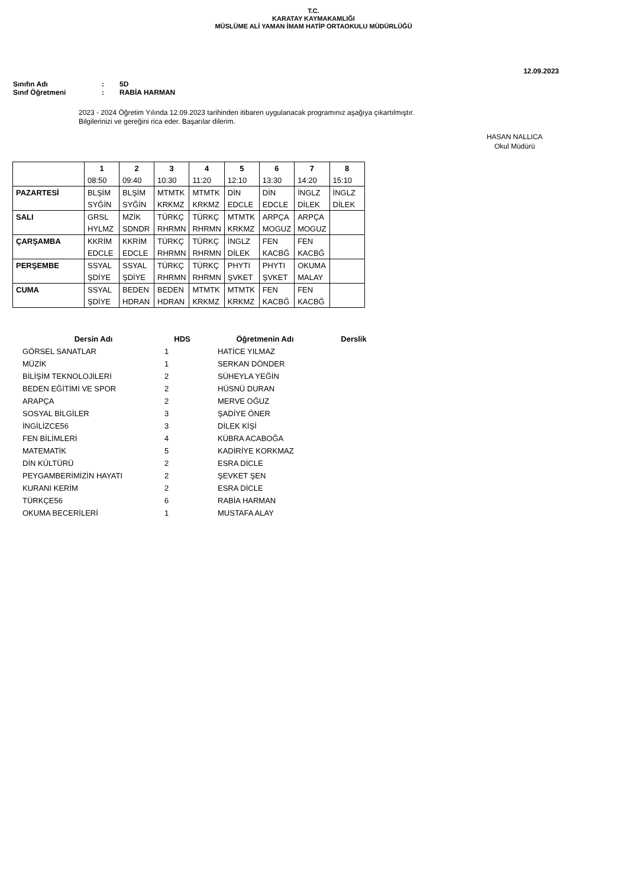T.C.
KARATAY KAYMAKAMLIĞI
MÜSLÜME ALİ YAMAN İMAM HATİP ORTAOKULU MÜDÜRLÜĞÜ
12.09.2023
Sınıfın Adı: 5D
Sınıf Öğretmeni: RABİA HARMAN
2023 - 2024 Öğretim Yılında 12.09.2023 tarihinden itibaren uygulanacak programınız aşağıya çıkartılmıştır.
Bilgilerinizi ve gereğini rica eder. Başarılar dilerim.
HASAN NALLICA
Okul Müdürü
| | 1 | 2 | 3 | 4 | 5 | 6 | 7 | 8 |
| --- | --- | --- | --- | --- | --- | --- | --- | --- |
| | 08:50 | 09:40 | 10:30 | 11:20 | 12:10 | 13:30 | 14:20 | 15:10 |
| PAZARTESİ | BLŞİM | BLŞİM | MTMTK | MTMTK | DİN | DİN | İNGLZ | İNGLZ |
| | SYĞİN | SYĞİN | KRKMZ | KRKMZ | EDCLE | EDCLE | DİLEK | DİLEK |
| SALI | GRSL | MZİK | TÜRKÇ | TÜRKÇ | MTMTK | ARPÇA | ARPÇA | |
| | HYLMZ | SDNDR | RHRMN | RHRMN | KRKMZ | MOGUZ | MOGUZ | |
| ÇARŞAMBA | KKRİM | KKRİM | TÜRKÇ | TÜRKÇ | İNGLZ | FEN | FEN | |
| | EDCLE | EDCLE | RHRMN | RHRMN | DİLEK | KACBĞ | KACBĞ | |
| PERŞEMBE | SSYAL | SSYAL | TÜRKÇ | TÜRKÇ | PHYTI | PHYTI | OKUMA | |
| | ŞDİYE | ŞDİYE | RHRMN | RHRMN | ŞVKET | ŞVKET | MALAY | |
| CUMA | SSYAL | BEDEN | BEDEN | MTMTK | MTMTK | FEN | FEN | |
| | ŞDİYE | HDRAN | HDRAN | KRKMZ | KRKMZ | KACBĞ | KACBĞ | |
| Dersin Adı | HDS | Öğretmenin Adı | Derslik |
| --- | --- | --- | --- |
| GÖRSEL SANATLAR | 1 | HATİCE YILMAZ | |
| MÜZİK | 1 | SERKAN DÖNDER | |
| BİLİŞİM TEKNOLOJİLERİ | 2 | SÜHEYLA YEĞİN | |
| BEDEN EĞİTİMİ VE SPOR | 2 | HÜSNÜ DURAN | |
| ARAPÇA | 2 | MERVE OĞUZ | |
| SOSYAL BİLGİLER | 3 | ŞADİYE ÖNER | |
| İNGİLİZCE56 | 3 | DİLEK KİŞİ | |
| FEN BİLİMLERİ | 4 | KÜBRA ACABOĞA | |
| MATEMATİK | 5 | KADİRİYE KORKMAZ | |
| DİN KÜLTÜRÜ | 2 | ESRA DİCLE | |
| PEYGAMBERİMİZİN HAYATI | 2 | ŞEVKET ŞEN | |
| KURANI KERİM | 2 | ESRA DİCLE | |
| TÜRKÇE56 | 6 | RABİA HARMAN | |
| OKUMA BECERİLERİ | 1 | MUSTAFA ALAY | |